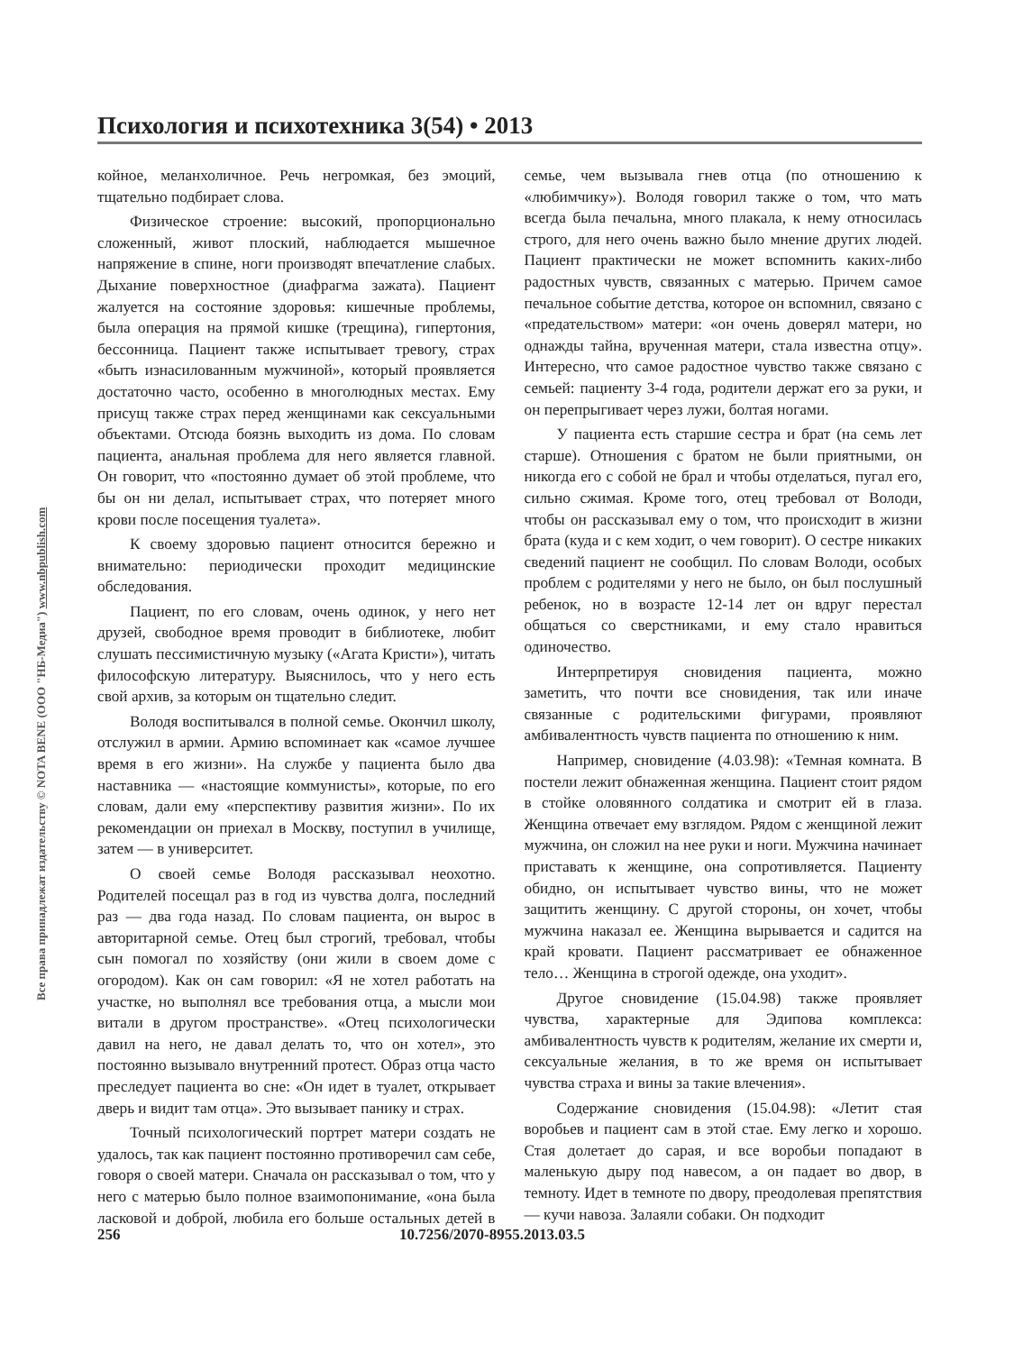Все права принадлежат издательству © NOTA BENE (ООО "НБ-Медиа") www.nbpublish.com
Психология и психотехника 3(54) • 2013
койное, меланхоличное. Речь негромкая, без эмоций, тщательно подбирает слова.
Физическое строение: высокий, пропорционально сложенный, живот плоский, наблюдается мышечное напряжение в спине, ноги производят впечатление слабых. Дыхание поверхностное (диафрагма зажата). Пациент жалуется на состояние здоровья: кишечные проблемы, была операция на прямой кишке (трещина), гипертония, бессонница. Пациент также испытывает тревогу, страх «быть изнасилованным мужчиной», который проявляется достаточно часто, особенно в многолюдных местах. Ему присущ также страх перед женщинами как сексуальными объектами. Отсюда боязнь выходить из дома. По словам пациента, анальная проблема для него является главной. Он говорит, что «постоянно думает об этой проблеме, что бы он ни делал, испытывает страх, что потеряет много крови после посещения туалета».
К своему здоровью пациент относится бережно и внимательно: периодически проходит медицинские обследования.
Пациент, по его словам, очень одинок, у него нет друзей, свободное время проводит в библиотеке, любит слушать пессимистичную музыку («Агата Кристи»), читать философскую литературу. Выяснилось, что у него есть свой архив, за которым он тщательно следит.
Володя воспитывался в полной семье. Окончил школу, отслужил в армии. Армию вспоминает как «самое лучшее время в его жизни». На службе у пациента было два наставника — «настоящие коммунисты», которые, по его словам, дали ему «перспективу развития жизни». По их рекомендации он приехал в Москву, поступил в училище, затем — в университет.
О своей семье Володя рассказывал неохотно. Родителей посещал раз в год из чувства долга, последний раз — два года назад. По словам пациента, он вырос в авторитарной семье. Отец был строгий, требовал, чтобы сын помогал по хозяйству (они жили в своем доме с огородом). Как он сам говорил: «Я не хотел работать на участке, но выполнял все требования отца, а мысли мои витали в другом пространстве». «Отец психологически давил на него, не давал делать то, что он хотел», это постоянно вызывало внутренний протест. Образ отца часто преследует пациента во сне: «Он идет в туалет, открывает дверь и видит там отца». Это вызывает панику и страх.
Точный психологический портрет матери создать не удалось, так как пациент постоянно противоречил сам себе, говоря о своей матери. Сначала он рассказывал о том, что у него с матерью было полное взаимопонимание, «она была ласковой и доброй, любила его больше остальных детей в семье, чем вызывала гнев отца (по отношению к «любимчику»). Володя говорил также о том, что мать всегда была печальна, много плакала, к нему относилась строго, для него очень важно было мнение других людей. Пациент практически не может вспомнить каких-либо радостных чувств, связанных с матерью. Причем самое печальное событие детства, которое он вспомнил, связано с «предательством» матери: «он очень доверял матери, но однажды тайна, врученная матери, стала известна отцу». Интересно, что самое радостное чувство также связано с семьей: пациенту 3-4 года, родители держат его за руки, и он перепрыгивает через лужи, болтая ногами.
У пациента есть старшие сестра и брат (на семь лет старше). Отношения с братом не были приятными, он никогда его с собой не брал и чтобы отделаться, пугал его, сильно сжимая. Кроме того, отец требовал от Володи, чтобы он рассказывал ему о том, что происходит в жизни брата (куда и с кем ходит, о чем говорит). О сестре никаких сведений пациент не сообщил. По словам Володи, особых проблем с родителями у него не было, он был послушный ребенок, но в возрасте 12-14 лет он вдруг перестал общаться со сверстниками, и ему стало нравиться одиночество.
Интерпретируя сновидения пациента, можно заметить, что почти все сновидения, так или иначе связанные с родительскими фигурами, проявляют амбивалентность чувств пациента по отношению к ним.
Например, сновидение (4.03.98): «Темная комната. В постели лежит обнаженная женщина. Пациент стоит рядом в стойке оловянного солдатика и смотрит ей в глаза. Женщина отвечает ему взглядом. Рядом с женщиной лежит мужчина, он сложил на нее руки и ноги. Мужчина начинает приставать к женщине, она сопротивляется. Пациенту обидно, он испытывает чувство вины, что не может защитить женщину. С другой стороны, он хочет, чтобы мужчина наказал ее. Женщина вырывается и садится на край кровати. Пациент рассматривает ее обнаженное тело… Женщина в строгой одежде, она уходит».
Другое сновидение (15.04.98) также проявляет чувства, характерные для Эдипова комплекса: амбивалентность чувств к родителям, желание их смерти и, сексуальные желания, в то же время он испытывает чувства страха и вины за такие влечения».
Содержание сновидения (15.04.98): «Летит стая воробьев и пациент сам в этой стае. Ему легко и хорошо. Стая долетает до сарая, и все воробьи попадают в маленькую дыру под навесом, а он падает во двор, в темноту. Идет в темноте по двору, преодолевая препятствия — кучи навоза. Залаяли собаки. Он подходит
256 10.7256/2070-8955.2013.03.5